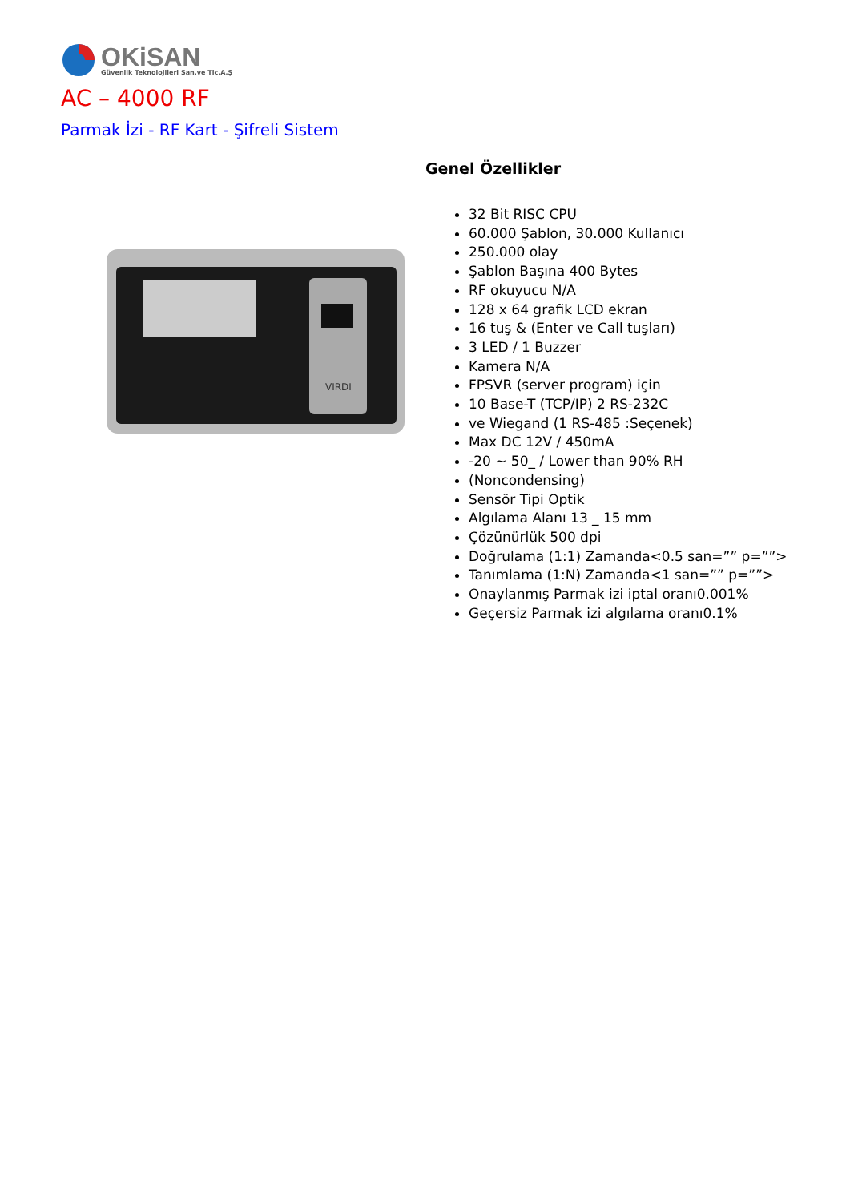OKiSAN
Güvenlik Teknolojileri San.ve Tic.A.Ş
AC – 4000 RF
Parmak İzi - RF Kart - Şifreli Sistem
VIRDI
Genel Özellikler
32 Bit RISC CPU
60.000 Şablon, 30.000 Kullanıcı
250.000 olay
Şablon Başına 400 Bytes
RF okuyucu N/A
128 x 64 grafik LCD ekran
16 tuş & (Enter ve Call tuşları)
3 LED / 1 Buzzer
Kamera N/A
FPSVR (server program) için
10 Base-T (TCP/IP) 2 RS-232C
ve Wiegand (1 RS-485 :Seçenek)
Max DC 12V / 450mA
-20 ~ 50_ / Lower than 90% RH
(Noncondensing)
Sensör Tipi Optik
Algılama Alanı 13 _ 15 mm
Çözünürlük 500 dpi
Doğrulama (1:1) Zamanda<0.5 san=”” p=””>
Tanımlama (1:N) Zamanda<1 san=”” p=””>
Onaylanmış Parmak izi iptal oranı0.001%
Geçersiz Parmak izi algılama oranı0.1%